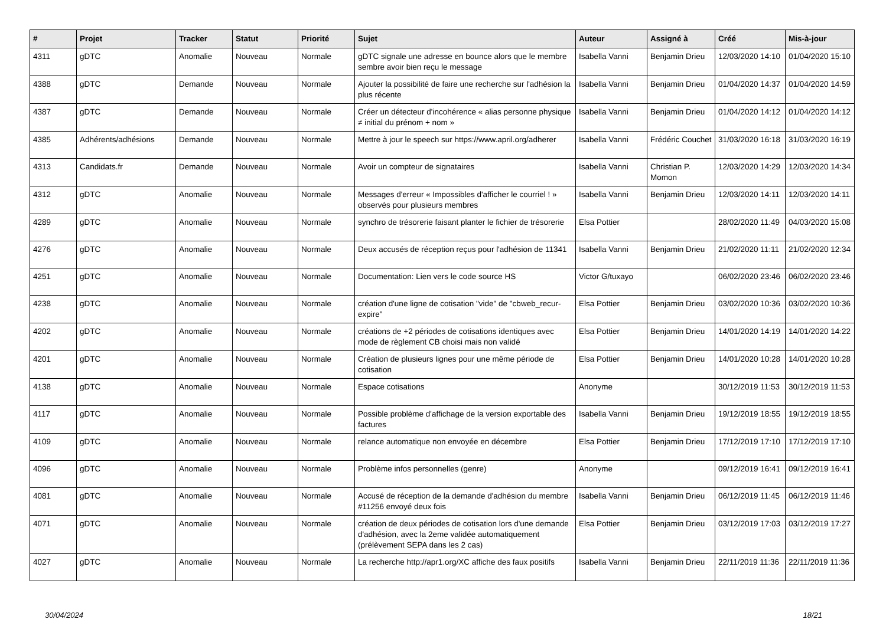| # | Projet | Tracker | Statut | Priorité | Sujet | Auteur | Assigné à | Créé | Mis-à-jour |
| --- | --- | --- | --- | --- | --- | --- | --- | --- | --- |
| 4311 | gDTC | Anomalie | Nouveau | Normale | gDTC signale une adresse en bounce alors que le membre sembre avoir bien reçu le message | Isabella Vanni | Benjamin Drieu | 12/03/2020 14:10 | 01/04/2020 15:10 |
| 4388 | gDTC | Demande | Nouveau | Normale | Ajouter la possibilité de faire une recherche sur l'adhésion la plus récente | Isabella Vanni | Benjamin Drieu | 01/04/2020 14:37 | 01/04/2020 14:59 |
| 4387 | gDTC | Demande | Nouveau | Normale | Créer un détecteur d'incohérence « alias personne physique ≠ initial du prénom + nom » | Isabella Vanni | Benjamin Drieu | 01/04/2020 14:12 | 01/04/2020 14:12 |
| 4385 | Adhérents/adhésions | Demande | Nouveau | Normale | Mettre à jour le speech sur https://www.april.org/adherer | Isabella Vanni | Frédéric Couchet | 31/03/2020 16:18 | 31/03/2020 16:19 |
| 4313 | Candidats.fr | Demande | Nouveau | Normale | Avoir un compteur de signataires | Isabella Vanni | Christian P. Momon | 12/03/2020 14:29 | 12/03/2020 14:34 |
| 4312 | gDTC | Anomalie | Nouveau | Normale | Messages d'erreur « Impossibles d'afficher le courriel ! » observés pour plusieurs membres | Isabella Vanni | Benjamin Drieu | 12/03/2020 14:11 | 12/03/2020 14:11 |
| 4289 | gDTC | Anomalie | Nouveau | Normale | synchro de trésorerie faisant planter le fichier de trésorerie | Elsa Pottier | | 28/02/2020 11:49 | 04/03/2020 15:08 |
| 4276 | gDTC | Anomalie | Nouveau | Normale | Deux accusés de réception reçus pour l'adhésion de 11341 | Isabella Vanni | Benjamin Drieu | 21/02/2020 11:11 | 21/02/2020 12:34 |
| 4251 | gDTC | Anomalie | Nouveau | Normale | Documentation: Lien vers le code source HS | Victor G/tuxayo | | 06/02/2020 23:46 | 06/02/2020 23:46 |
| 4238 | gDTC | Anomalie | Nouveau | Normale | création d'une ligne de cotisation "vide" de "cbweb_recur-expire" | Elsa Pottier | Benjamin Drieu | 03/02/2020 10:36 | 03/02/2020 10:36 |
| 4202 | gDTC | Anomalie | Nouveau | Normale | créations de +2 périodes de cotisations identiques avec mode de règlement CB choisi mais non validé | Elsa Pottier | Benjamin Drieu | 14/01/2020 14:19 | 14/01/2020 14:22 |
| 4201 | gDTC | Anomalie | Nouveau | Normale | Création de plusieurs lignes pour une même période de cotisation | Elsa Pottier | Benjamin Drieu | 14/01/2020 10:28 | 14/01/2020 10:28 |
| 4138 | gDTC | Anomalie | Nouveau | Normale | Espace cotisations | Anonyme | | 30/12/2019 11:53 | 30/12/2019 11:53 |
| 4117 | gDTC | Anomalie | Nouveau | Normale | Possible problème d'affichage de la version exportable des factures | Isabella Vanni | Benjamin Drieu | 19/12/2019 18:55 | 19/12/2019 18:55 |
| 4109 | gDTC | Anomalie | Nouveau | Normale | relance automatique non envoyée en décembre | Elsa Pottier | Benjamin Drieu | 17/12/2019 17:10 | 17/12/2019 17:10 |
| 4096 | gDTC | Anomalie | Nouveau | Normale | Problème infos personnelles (genre) | Anonyme | | 09/12/2019 16:41 | 09/12/2019 16:41 |
| 4081 | gDTC | Anomalie | Nouveau | Normale | Accusé de réception de la demande d'adhésion du membre #11256 envoyé deux fois | Isabella Vanni | Benjamin Drieu | 06/12/2019 11:45 | 06/12/2019 11:46 |
| 4071 | gDTC | Anomalie | Nouveau | Normale | création de deux périodes de cotisation lors d'une demande d'adhésion, avec la 2eme validée automatiquement (prélèvement SEPA dans les 2 cas) | Elsa Pottier | Benjamin Drieu | 03/12/2019 17:03 | 03/12/2019 17:27 |
| 4027 | gDTC | Anomalie | Nouveau | Normale | La recherche http://apr1.org/XC affiche des faux positifs | Isabella Vanni | Benjamin Drieu | 22/11/2019 11:36 | 22/11/2019 11:36 |
30/04/2024 18/21